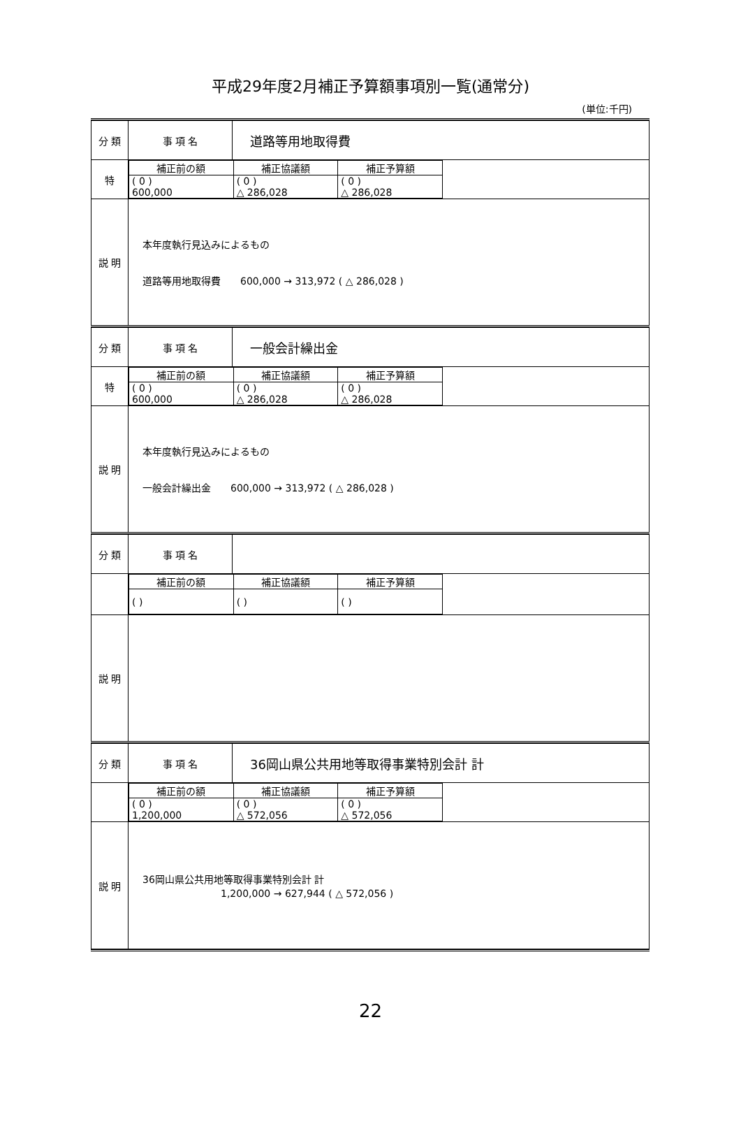平成29年度2月補正予算額事項別一覧(通常分)
(単位:千円)
| 分 類 | 事 項 名 | 道路等用地取得費 |
| 特 | / 補正前の額 / 補正協議額 / 補正予算額 / / ( 0 ) 600,000 / ( 0 ) △ 286,028 / ( 0 ) △ 286,028 / | |
| 説 明 | 本年度執行見込みによるもの 道路等用地取得費 600,000 → 313,972 ( △ 286,028 ) | |
| 分 類 | 事 項 名 | 一般会計繰出金 |
| 特 | / 補正前の額 / 補正協議額 / 補正予算額 / / ( 0 ) 600,000 / ( 0 ) △ 286,028 / ( 0 ) △ 286,028 / | |
| 説 明 | 本年度執行見込みによるもの 一般会計繰出金 600,000 → 313,972 ( △ 286,028 ) | |
| 分 類 | 事 項 名 | |
| | / 補正前の額 / 補正協議額 / 補正予算額 / / ( ) / ( ) / ( ) / | |
| 説 明 | | |
| 分 類 | 事 項 名 | 36岡山県公共用地等取得事業特別会計 計 |
| | / 補正前の額 / 補正協議額 / 補正予算額 / / ( 0 ) 1,200,000 / ( 0 ) △ 572,056 / ( 0 ) △ 572,056 / | |
| 説 明 | 36岡山県公共用地等取得事業特別会計 計 1,200,000 → 627,944 ( △ 572,056 ) | |
22